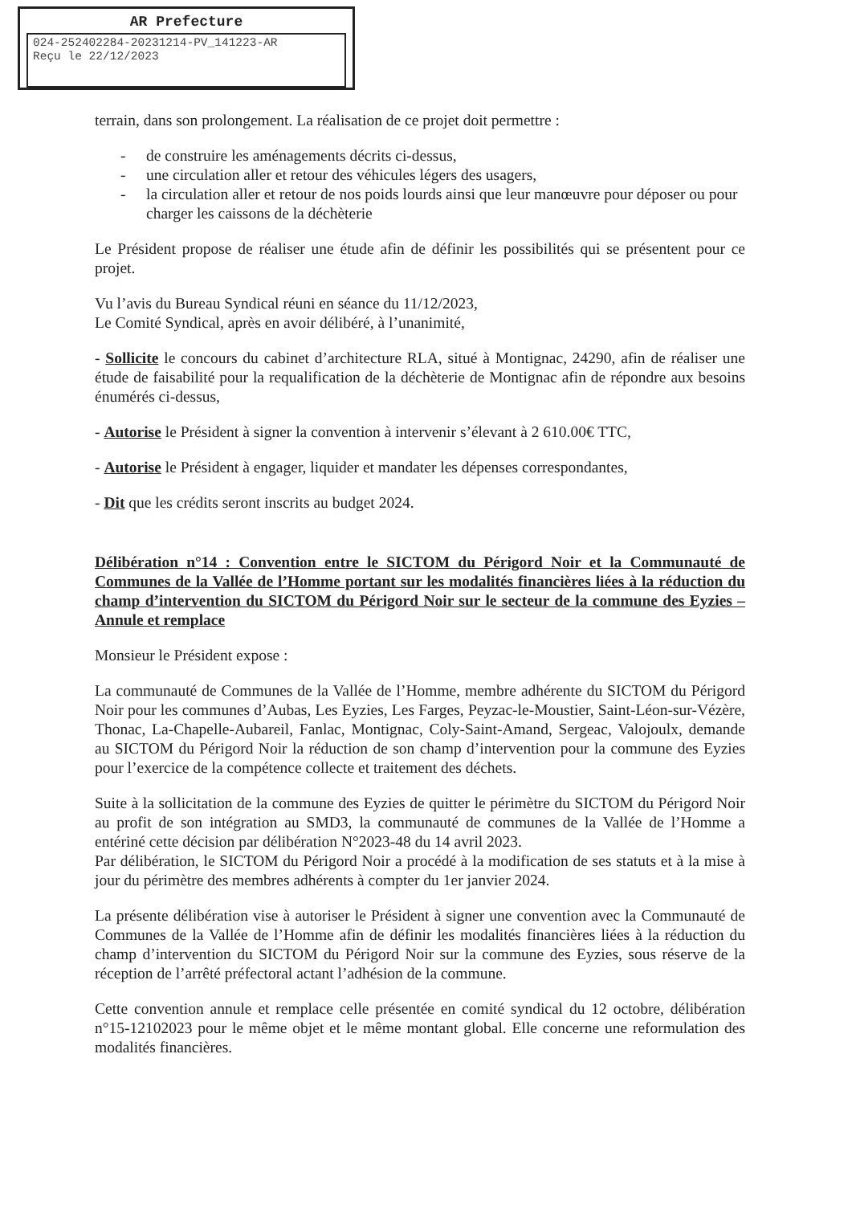AR Prefecture
024-252402284-20231214-PV_141223-AR
Reçu le 22/12/2023
terrain, dans son prolongement. La réalisation de ce projet doit permettre :
- de construire les aménagements décrits ci-dessus,
- une circulation aller et retour des véhicules légers des usagers,
- la circulation aller et retour de nos poids lourds ainsi que leur manœuvre pour déposer ou pour charger les caissons de la déchèterie
Le Président propose de réaliser une étude afin de définir les possibilités qui se présentent pour ce projet.
Vu l’avis du Bureau Syndical réuni en séance du 11/12/2023,
Le Comité Syndical, après en avoir délibéré, à l’unanimité,
- Sollicite le concours du cabinet d’architecture RLA, situé à Montignac, 24290, afin de réaliser une étude de faisabilité pour la requalification de la déchèterie de Montignac afin de répondre aux besoins énumérés ci-dessus,
- Autorise le Président à signer la convention à intervenir s’élevant à 2 610.00€ TTC,
- Autorise le Président à engager, liquider et mandater les dépenses correspondantes,
- Dit que les crédits seront inscrits au budget 2024.
Délibération n°14 : Convention entre le SICTOM du Périgord Noir et la Communauté de Communes de la Vallée de l’Homme portant sur les modalités financières liées à la réduction du champ d’intervention du SICTOM du Périgord Noir sur le secteur de la commune des Eyzies – Annule et remplace
Monsieur le Président expose :
La communauté de Communes de la Vallée de l’Homme, membre adhérente du SICTOM du Périgord Noir pour les communes d’Aubas, Les Eyzies, Les Farges, Peyzac-le-Moustier, Saint-Léon-sur-Vézère, Thonac, La-Chapelle-Aubareil, Fanlac, Montignac, Coly-Saint-Amand, Sergeac, Valojoulx, demande au SICTOM du Périgord Noir la réduction de son champ d’intervention pour la commune des Eyzies pour l’exercice de la compétence collecte et traitement des déchets.
Suite à la sollicitation de la commune des Eyzies de quitter le périmètre du SICTOM du Périgord Noir au profit de son intégration au SMD3, la communauté de communes de la Vallée de l’Homme a entériné cette décision par délibération N°2023-48 du 14 avril 2023.
Par délibération, le SICTOM du Périgord Noir a procédé à la modification de ses statuts et à la mise à jour du périmètre des membres adhérents à compter du 1er janvier 2024.
La présente délibération vise à autoriser le Président à signer une convention avec la Communauté de Communes de la Vallée de l’Homme afin de définir les modalités financières liées à la réduction du champ d’intervention du SICTOM du Périgord Noir sur la commune des Eyzies, sous réserve de la réception de l’arrêté préfectoral actant l’adhésion de la commune.
Cette convention annule et remplace celle présentée en comité syndical du 12 octobre, délibération n°15-12102023 pour le même objet et le même montant global. Elle concerne une reformulation des modalités financières.